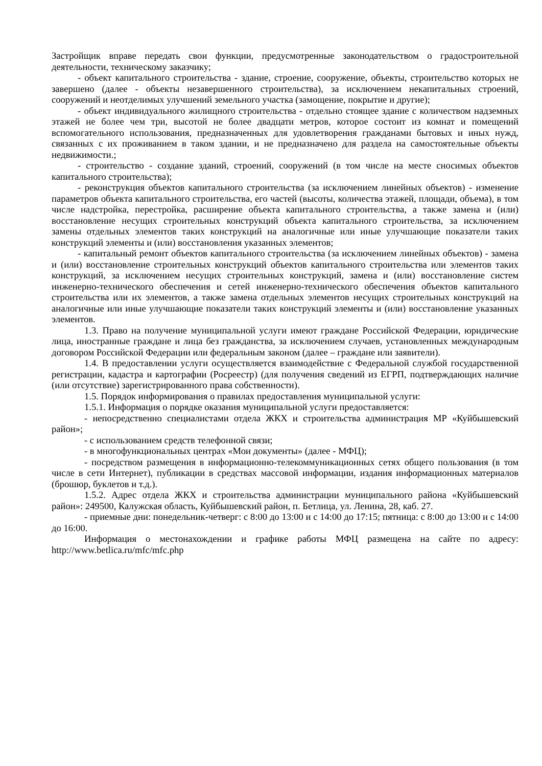Застройщик вправе передать свои функции, предусмотренные законодательством о градостроительной деятельности, техническому заказчику;
- объект капитального строительства - здание, строение, сооружение, объекты, строительство которых не завершено (далее - объекты незавершенного строительства), за исключением некапитальных строений, сооружений и неотделимых улучшений земельного участка (замощение, покрытие и другие);
- объект индивидуального жилищного строительства - отдельно стоящее здание с количеством надземных этажей не более чем три, высотой не более двадцати метров, которое состоит из комнат и помещений вспомогательного использования, предназначенных для удовлетворения гражданами бытовых и иных нужд, связанных с их проживанием в таком здании, и не предназначено для раздела на самостоятельные объекты недвижимости.;
- строительство - создание зданий, строений, сооружений (в том числе на месте сносимых объектов капитального строительства);
- реконструкция объектов капитального строительства (за исключением линейных объектов) - изменение параметров объекта капитального строительства, его частей (высоты, количества этажей, площади, объема), в том числе надстройка, перестройка, расширение объекта капитального строительства, а также замена и (или) восстановление несущих строительных конструкций объекта капитального строительства, за исключением замены отдельных элементов таких конструкций на аналогичные или иные улучшающие показатели таких конструкций элементы и (или) восстановления указанных элементов;
- капитальный ремонт объектов капитального строительства (за исключением линейных объектов) - замена и (или) восстановление строительных конструкций объектов капитального строительства или элементов таких конструкций, за исключением несущих строительных конструкций, замена и (или) восстановление систем инженерно-технического обеспечения и сетей инженерно-технического обеспечения объектов капитального строительства или их элементов, а также замена отдельных элементов несущих строительных конструкций на аналогичные или иные улучшающие показатели таких конструкций элементы и (или) восстановление указанных элементов.
1.3. Право на получение муниципальной услуги имеют граждане Российской Федерации, юридические лица, иностранные граждане и лица без гражданства, за исключением случаев, установленных международным договором Российской Федерации или федеральным законом (далее – граждане или заявители).
1.4. В предоставлении услуги осуществляется взаимодействие с Федеральной службой государственной регистрации, кадастра и картографии (Росреестр) (для получения сведений из ЕГРП, подтверждающих наличие (или отсутствие) зарегистрированного права собственности).
1.5. Порядок информирования о правилах предоставления муниципальной услуги:
1.5.1. Информация о порядке оказания муниципальной услуги предоставляется:
- непосредственно специалистами отдела ЖКХ и строительства администрация МР «Куйбышевский район»;
- с использованием средств телефонной связи;
- в многофункциональных центрах «Мои документы» (далее - МФЦ);
- посредством размещения в информационно-телекоммуникационных сетях общего пользования (в том числе в сети Интернет), публикации в средствах массовой информации, издания информационных материалов (брошюр, буклетов и т.д.).
1.5.2. Адрес отдела ЖКХ и строительства администрации муниципального района «Куйбышевский район»: 249500, Калужская область, Куйбышевский район, п. Бетлица, ул. Ленина, 28, каб. 27.
- приемные дни: понедельник-четверг: с 8:00 до 13:00 и с 14:00 до 17:15; пятница: с 8:00 до 13:00 и с 14:00 до 16:00.
Информация о местонахождении и графике работы МФЦ размещена на сайте по адресу: http://www.betlica.ru/mfc/mfc.php